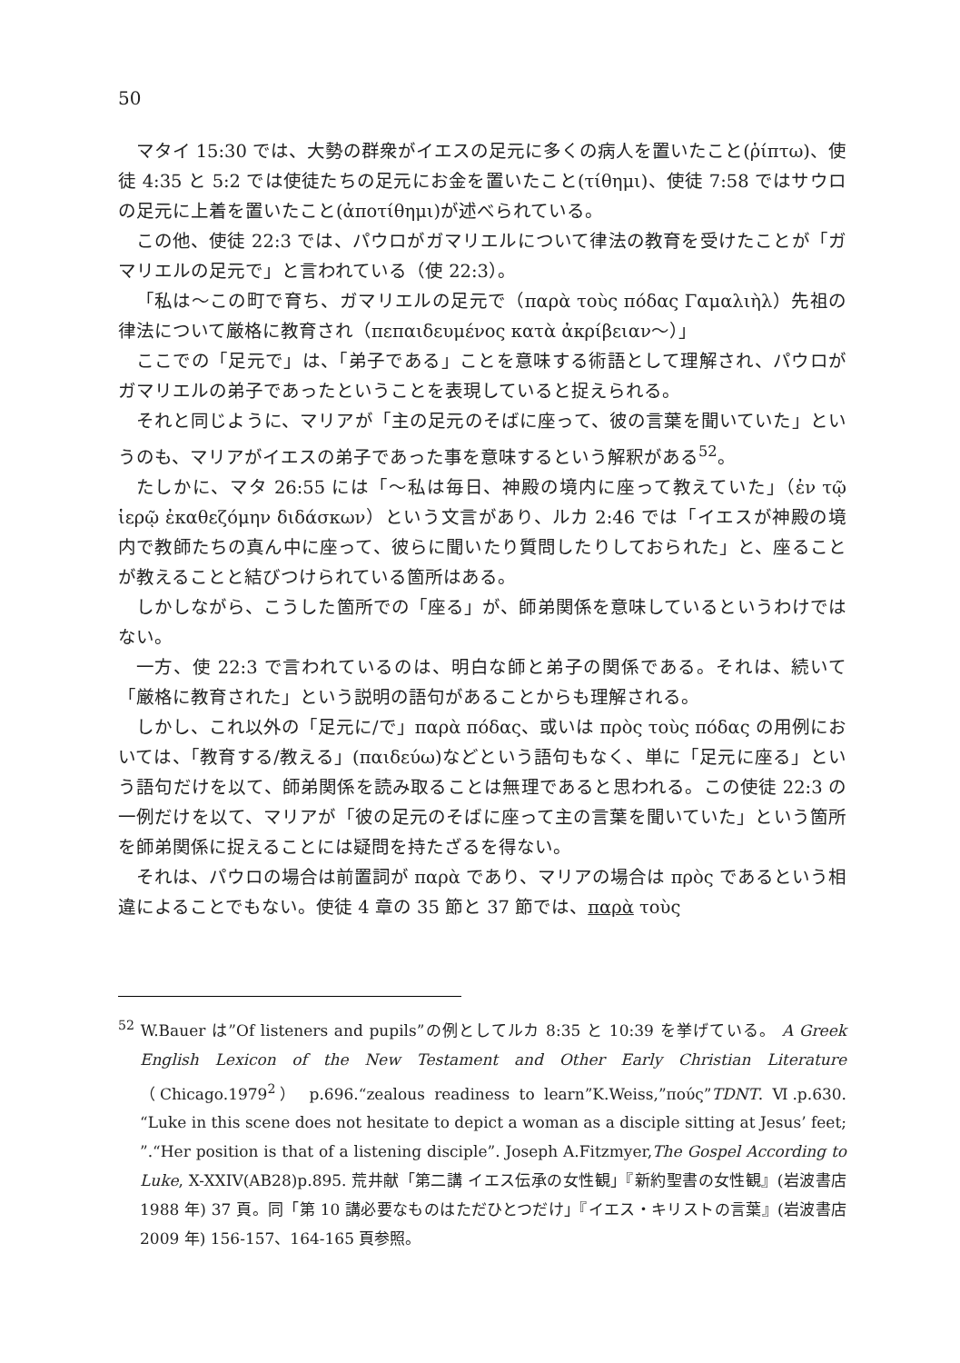50
マタイ 15:30 では、大勢の群衆がイエスの足元に多くの病人を置いたこと(ῥίπτω)、使徒 4:35 と 5:2 では使徒たちの足元にお金を置いたこと(τίθημι)、使徒 7:58 ではサウロの足元に上着を置いたこと(ἀποτίθημι)が述べられている。
この他、使徒 22:3 では、パウロがガマリエルについて律法の教育を受けたことが「ガマリエルの足元で」と言われている（使 22:3）。
「私は〜この町で育ち、ガマリエルの足元で（παρὰ τοὺς πόδας Γαμαλιὴλ）先祖の律法について厳格に教育され（πεπαιδευμένος κατὰ ἀκρίβειαν〜）」
ここでの「足元で」は、「弟子である」ことを意味する術語として理解され、パウロがガマリエルの弟子であったということを表現していると捉えられる。
それと同じように、マリアが「主の足元のそばに座って、彼の言葉を聞いていた」というのも、マリアがイエスの弟子であった事を意味するという解釈がある<sup>52</sup>。
たしかに、マタ 26:55 には「〜私は毎日、神殿の境内に座って教えていた」（ἐν τῷ ἱερῷ ἐκαθεζόμην διδάσκων）という文言があり、ルカ 2:46 では「イエスが神殿の境内で教師たちの真ん中に座って、彼らに聞いたり質問したりしておられた」と、座ることが教えることと結びつけられている箇所はある。
しかしながら、こうした箇所での「座る」が、師弟関係を意味しているというわけではない。
一方、使 22:3 で言われているのは、明白な師と弟子の関係である。それは、続いて「厳格に教育された」という説明の語句があることからも理解される。
しかし、これ以外の「足元に/で」παρὰ πόδας、或いは πρὸς τοὺς πόδας の用例においては、「教育する/教える」(παιδεύω)などという語句もなく、単に「足元に座る」という語句だけを以て、師弟関係を読み取ることは無理であると思われる。この使徒 22:3 の一例だけを以て、マリアが「彼の足元のそばに座って主の言葉を聞いていた」という箇所を師弟関係に捉えることには疑問を持たざるを得ない。
それは、パウロの場合は前置詞が παρὰ であり、マリアの場合は πρὸς であるという相違によることでもない。使徒 4 章の 35 節と 37 節では、παρὰ τοὺς
<sup>52</sup> W.Bauer は”Of listeners and pupils”の例としてルカ 8:35 と 10:39 を挙げている。 A Greek English Lexicon of the New Testament and Other Early Christian Literature（Chicago.1979<sup>2</sup>） p.696.“zealous readiness to learn”K.Weiss,”πούς”TDNT. Ⅵ.p.630. “Luke in this scene does not hesitate to depict a woman as a disciple sitting at Jesus’ feet; ”.“Her position is that of a listening disciple”. Joseph A.Fitzmyer,The Gospel According to Luke, X-XXIV(AB28)p.895. 荒井献「第二講 イエス伝承の女性観」『新約聖書の女性観』(岩波書店 1988 年) 37 頁。同「第 10 講必要なものはただひとつだけ」『イエス・キリストの言葉』(岩波書店 2009 年) 156-157、164-165 頁参照。